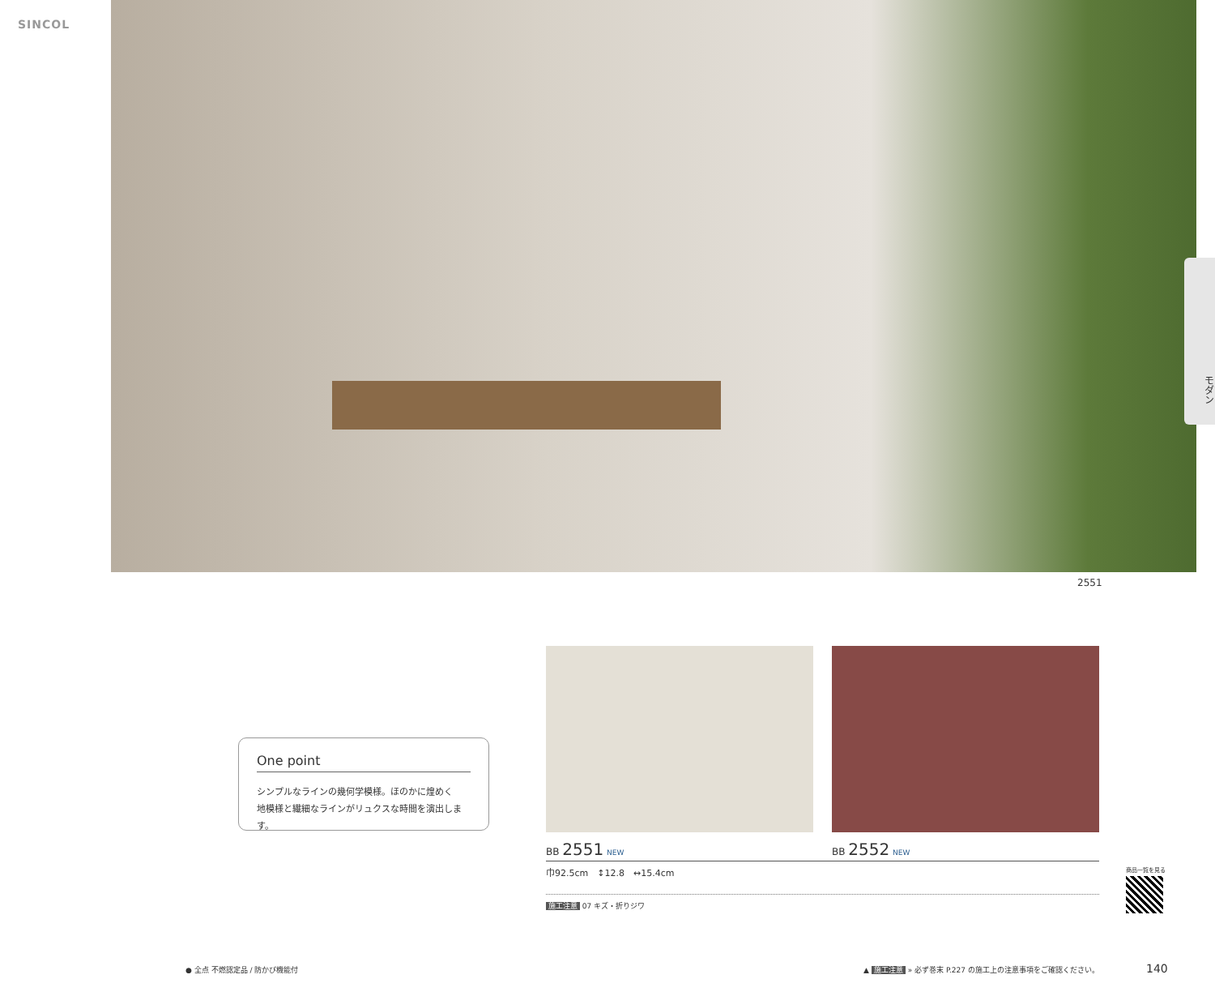SINCOL
モダン
2551
One point
シンプルなラインの幾何学模様。ほのかに煌めく
地模様と繊細なラインがリュクスな時間を演出します。
BB 2551 NEW BB 2552 NEW
巾92.5cm　↕12.8　↔15.4cm
施工注意 07 キズ・折りジワ
商品一覧を見る
● 全点 不燃認定品 / 防かび機能付
▲ 施工注意 » 必ず巻末 P.227 の施工上の注意事項をご確認ください。
140